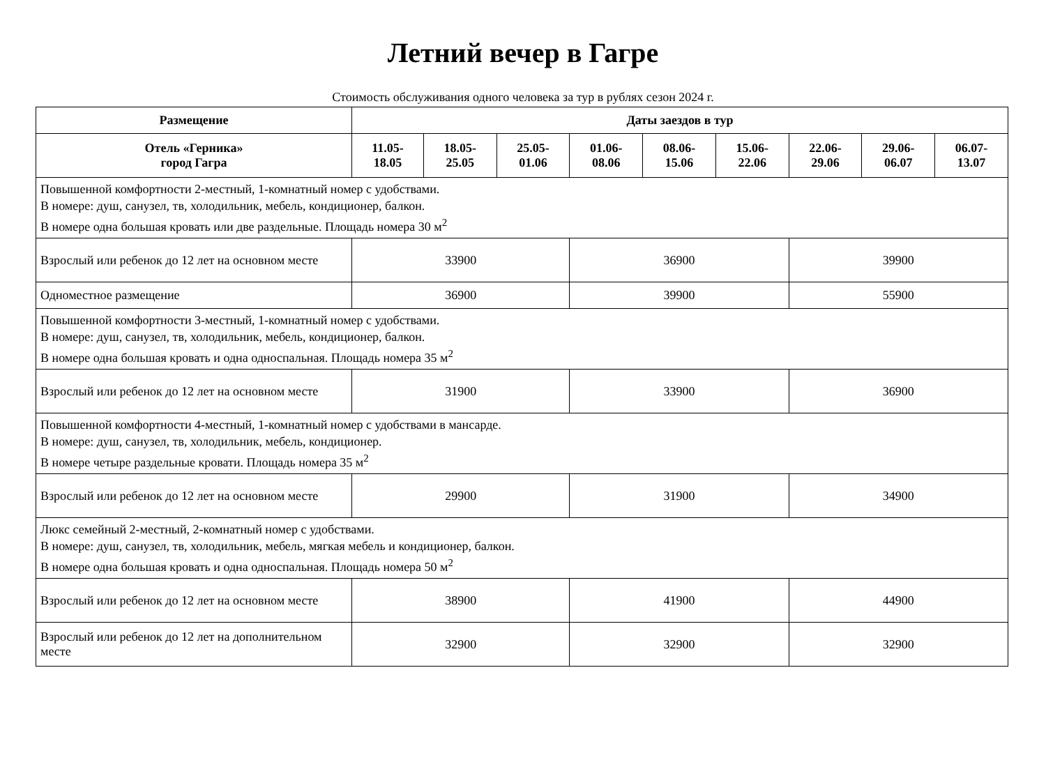Летний вечер в Гагре
Стоимость обслуживания одного человека за тур в рублях сезон 2024 г.
| Размещение | Даты заездов в тур | | | | | | | | |
| --- | --- | --- | --- | --- | --- | --- | --- | --- | --- |
| Отель «Герника» город Гагра | 11.05- 18.05 | 18.05- 25.05 | 25.05- 01.06 | 01.06- 08.06 | 08.06- 15.06 | 15.06- 22.06 | 22.06- 29.06 | 29.06- 06.07 | 06.07- 13.07 |
| Повышенной комфортности 2-местный, 1-комнатный номер с удобствами. В номере: душ, санузел, тв, холодильник, мебель, кондиционер, балкон. В номере одна большая кровать или две раздельные. Площадь номера 30 м<sup>2</sup> | | | | | | | | | |
| Взрослый или ребенок до 12 лет на основном месте | 33900 | | | 36900 | | | 39900 | | |
| Одноместное размещение | 36900 | | | 39900 | | | 55900 | | |
| Повышенной комфортности 3-местный, 1-комнатный номер с удобствами. В номере: душ, санузел, тв, холодильник, мебель, кондиционер, балкон. В номере одна большая кровать и одна односпальная. Площадь номера 35 м<sup>2</sup> | | | | | | | | | |
| Взрослый или ребенок до 12 лет на основном месте | 31900 | | | 33900 | | | 36900 | | |
| Повышенной комфортности 4-местный, 1-комнатный номер с удобствами в мансарде. В номере: душ, санузел, тв, холодильник, мебель, кондиционер. В номере четыре раздельные кровати. Площадь номера 35 м<sup>2</sup> | | | | | | | | | |
| Взрослый или ребенок до 12 лет на основном месте | 29900 | | | 31900 | | | 34900 | | |
| Люкс семейный 2-местный, 2-комнатный номер с удобствами. В номере: душ, санузел, тв, холодильник, мебель, мягкая мебель и кондиционер, балкон. В номере одна большая кровать и одна односпальная. Площадь номера 50 м<sup>2</sup> | | | | | | | | | |
| Взрослый или ребенок до 12 лет на основном месте | 38900 | | | 41900 | | | 44900 | | |
| Взрослый или ребенок до 12 лет на дополнительном месте | 32900 | | | 32900 | | | 32900 | | |